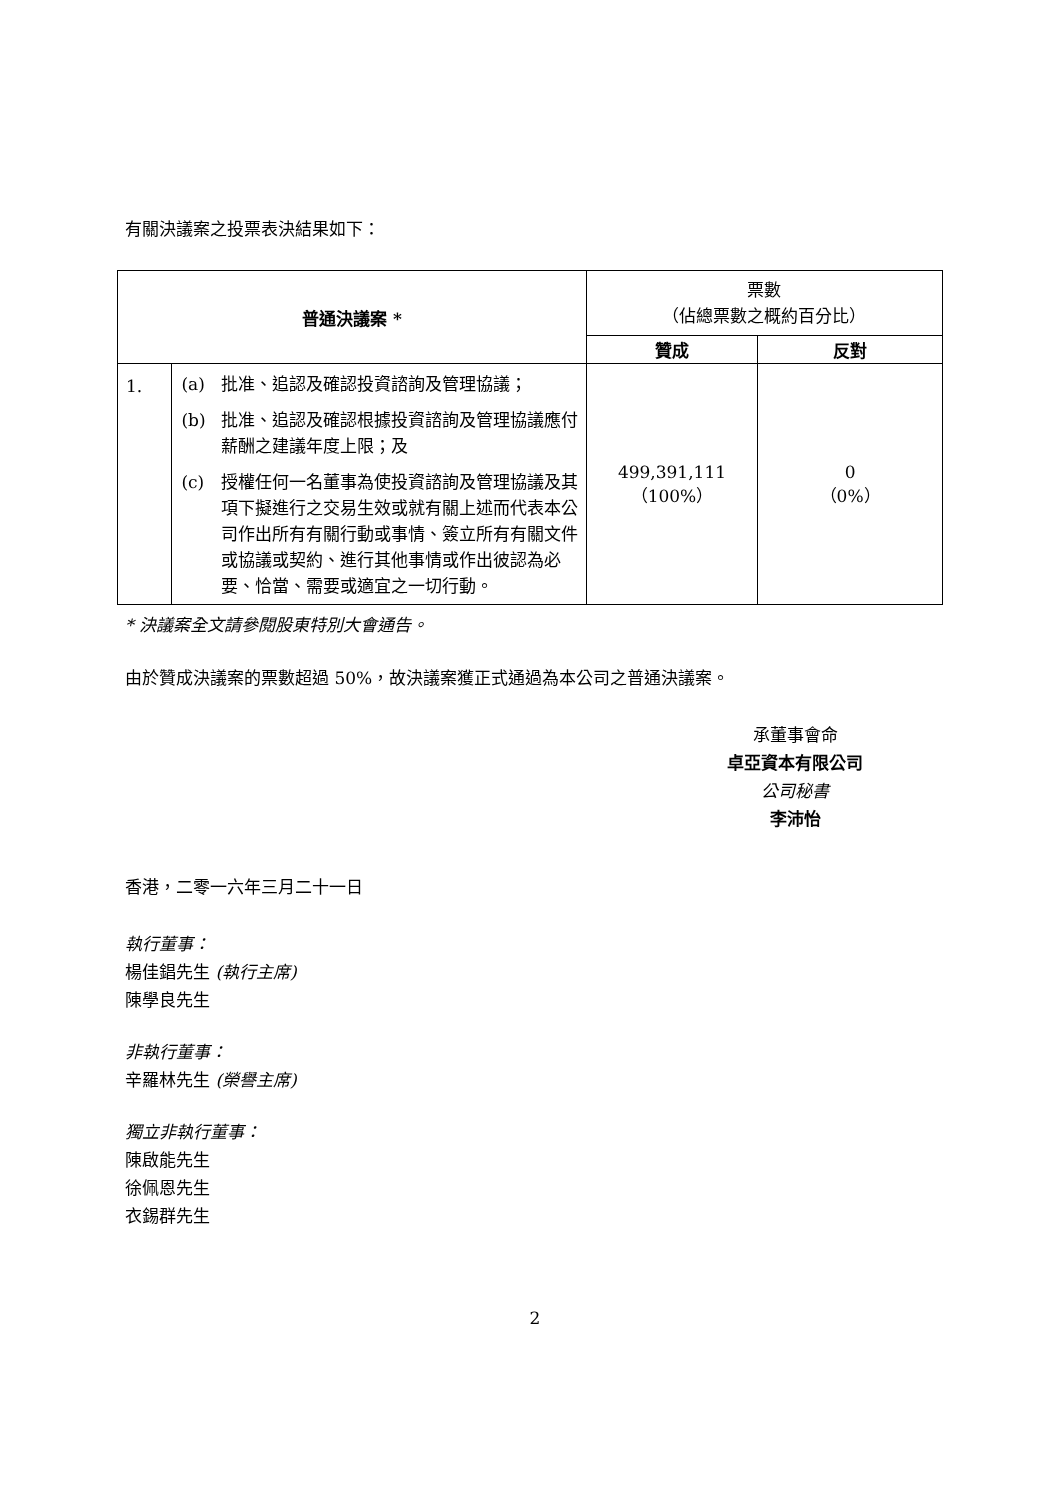有關決議案之投票表決結果如下：
| 普通決議案 * | | 票數 （佔總票數之概約百分比） | |
| --- | --- | --- | --- |
| | | 贊成 | 反對 |
| 1. | (a) 批准、追認及確認投資諮詢及管理協議； (b) 批准、追認及確認根據投資諮詢及管理協議應付薪酬之建議年度上限；及 (c) 授權任何一名董事為使投資諮詢及管理協議及其項下擬進行之交易生效或就有關上述而代表本公司作出所有有關行動或事情、簽立所有有關文件或協議或契約、進行其他事情或作出彼認為必要、恰當、需要或適宜之一切行動。 | 499,391,111 （100%） | 0 （0%） |
* 決議案全文請參閱股東特別大會通告。
由於贊成決議案的票數超過 50%，故決議案獲正式通過為本公司之普通決議案。
承董事會命
卓亞資本有限公司
公司秘書
李沛怡
香港，二零一六年三月二十一日
執行董事：
楊佳錩先生 (執行主席)
陳學良先生
非執行董事：
辛羅林先生 (榮譽主席)
獨立非執行董事：
陳啟能先生
徐佩恩先生
衣錫群先生
2